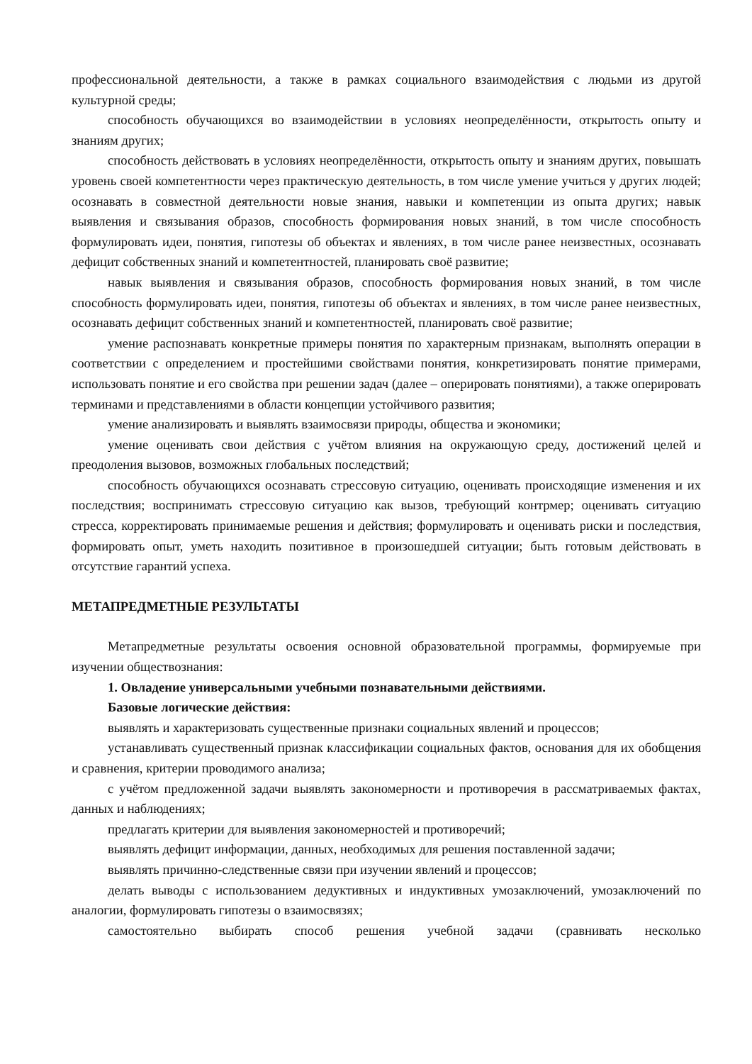профессиональной деятельности, а также в рамках социального взаимодействия с людьми из другой культурной среды;
способность обучающихся во взаимодействии в условиях неопределённости, открытость опыту и знаниям других;
способность действовать в условиях неопределённости, открытость опыту и знаниям других, повышать уровень своей компетентности через практическую деятельность, в том числе умение учиться у других людей; осознавать в совместной деятельности новые знания, навыки и компетенции из опыта других; навык выявления и связывания образов, способность формирования новых знаний, в том числе способность формулировать идеи, понятия, гипотезы об объектах и явлениях, в том числе ранее неизвестных, осознавать дефицит собственных знаний и компетентностей, планировать своё развитие;
навык выявления и связывания образов, способность формирования новых знаний, в том числе способность формулировать идеи, понятия, гипотезы об объектах и явлениях, в том числе ранее неизвестных, осознавать дефицит собственных знаний и компетентностей, планировать своё развитие;
умение распознавать конкретные примеры понятия по характерным признакам, выполнять операции в соответствии с определением и простейшими свойствами понятия, конкретизировать понятие примерами, использовать понятие и его свойства при решении задач (далее – оперировать понятиями), а также оперировать терминами и представлениями в области концепции устойчивого развития;
умение анализировать и выявлять взаимосвязи природы, общества и экономики;
умение оценивать свои действия с учётом влияния на окружающую среду, достижений целей и преодоления вызовов, возможных глобальных последствий;
способность обучающихся осознавать стрессовую ситуацию, оценивать происходящие изменения и их последствия; воспринимать стрессовую ситуацию как вызов, требующий контрмер; оценивать ситуацию стресса, корректировать принимаемые решения и действия; формулировать и оценивать риски и последствия, формировать опыт, уметь находить позитивное в произошедшей ситуации; быть готовым действовать в отсутствие гарантий успеха.
МЕТАПРЕДМЕТНЫЕ РЕЗУЛЬТАТЫ
Метапредметные результаты освоения основной образовательной программы, формируемые при изучении обществознания:
1. Овладение универсальными учебными познавательными действиями.
Базовые логические действия:
выявлять и характеризовать существенные признаки социальных явлений и процессов;
устанавливать существенный признак классификации социальных фактов, основания для их обобщения и сравнения, критерии проводимого анализа;
с учётом предложенной задачи выявлять закономерности и противоречия в рассматриваемых фактах, данных и наблюдениях;
предлагать критерии для выявления закономерностей и противоречий;
выявлять дефицит информации, данных, необходимых для решения поставленной задачи;
выявлять причинно-следственные связи при изучении явлений и процессов;
делать выводы с использованием дедуктивных и индуктивных умозаключений, умозаключений по аналогии, формулировать гипотезы о взаимосвязях;
самостоятельно выбирать способ решения учебной задачи (сравнивать несколько